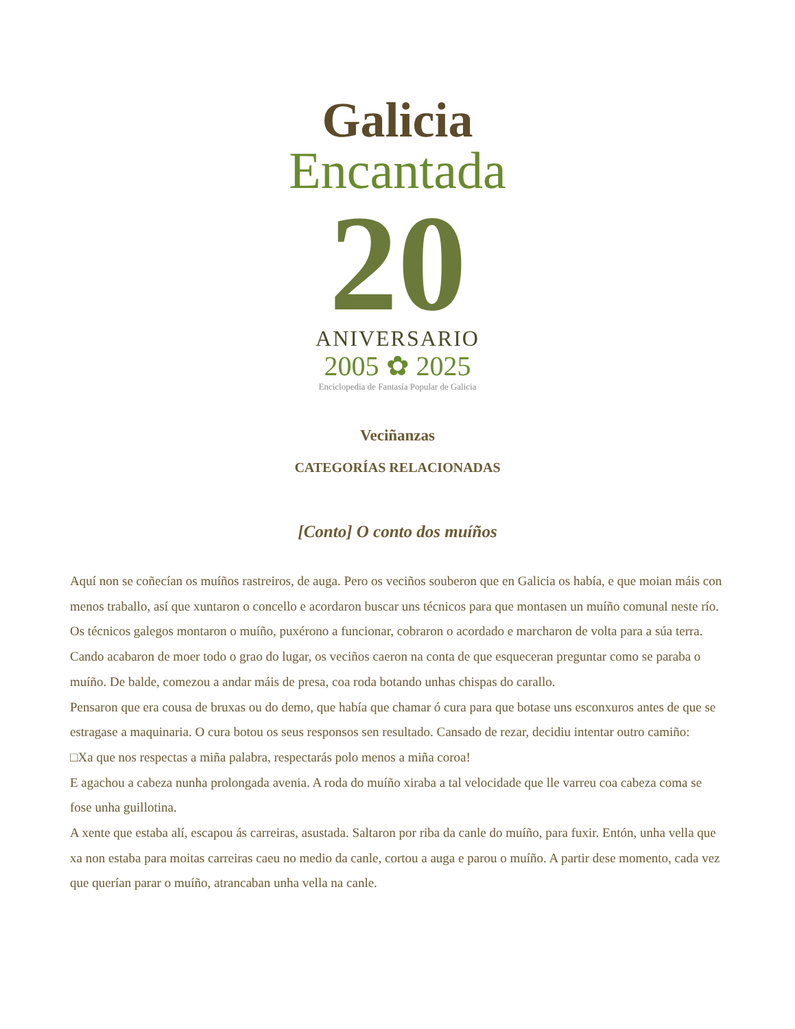Galicia
Encantada
20
ANIVERSARIO
2005 ✿ 2025
Enciclopedia de Fantasía Popular de Galicia
Veciñanzas
CATEGORÍAS RELACIONADAS
[Conto] O conto dos muíños
Aquí non se coñecían os muíños rastreiros, de auga. Pero os veciños souberon que en Galicia os había, e que moian máis con menos traballo, así que xuntaron o concello e acordaron buscar uns técnicos para que montasen un muíño comunal neste río. Os técnicos galegos montaron o muíño, puxérono a funcionar, cobraron o acordado e marcharon de volta para a súa terra.
Cando acabaron de moer todo o grao do lugar, os veciños caeron na conta de que esqueceran preguntar como se paraba o muíño. De balde, comezou a andar máis de presa, coa roda botando unhas chispas do carallo.
Pensaron que era cousa de bruxas ou do demo, que había que chamar ó cura para que botase uns esconxuros antes de que se estragase a maquinaria. O cura botou os seus responsos sen resultado. Cansado de rezar, decidiu intentar outro camiño:
□Xa que nos respectas a miña palabra, respectarás polo menos a miña coroa!
E agachou a cabeza nunha prolongada avenia. A roda do muíño xiraba a tal velocidade que lle varreu coa cabeza coma se fose unha guillotina.
A xente que estaba alí, escapou ás carreiras, asustada. Saltaron por riba da canle do muíño, para fuxir. Entón, unha vella que xa non estaba para moitas carreiras caeu no medio da canle, cortou a auga e parou o muíño. A partir dese momento, cada vez que querían parar o muíño, atrancaban unha vella na canle.